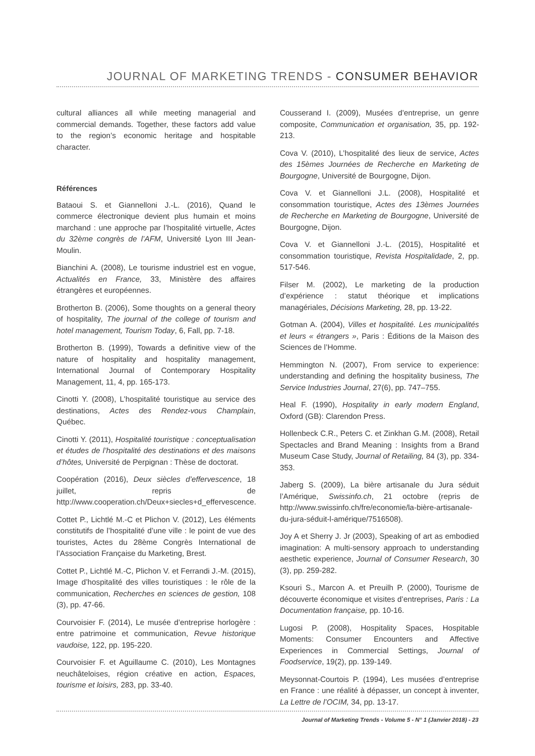JOURNAL OF MARKETING TRENDS - CONSUMER BEHAVIOR
cultural alliances all while meeting managerial and commercial demands. Together, these factors add value to the region’s economic heritage and hospitable character.
Références
Bataoui S. et Giannelloni J.-L. (2016), Quand le commerce électronique devient plus humain et moins marchand : une approche par l’hospitalité virtuelle, Actes du 32ème congrès de l’AFM, Université Lyon III Jean-Moulin.
Bianchini A. (2008), Le tourisme industriel est en vogue, Actualités en France, 33, Ministère des affaires étrangères et européennes.
Brotherton B. (2006), Some thoughts on a general theory of hospitality, The journal of the college of tourism and hotel management, Tourism Today, 6, Fall, pp. 7-18.
Brotherton B. (1999), Towards a definitive view of the nature of hospitality and hospitality management, International Journal of Contemporary Hospitality Management, 11, 4, pp. 165-173.
Cinotti Y. (2008), L’hospitalité touristique au service des destinations, Actes des Rendez-vous Champlain, Québec.
Cinotti Y. (2011), Hospitalité touristique : conceptualisation et études de l’hospitalité des destinations et des maisons d’hôtes, Université de Perpignan : Thèse de doctorat.
Coopération (2016), Deux siècles d’effervescence, 18 juillet, repris de http://www.cooperation.ch/Deux+siecles+d_effervescence.
Cottet P., Lichtlé M.-C et Plichon V. (2012), Les éléments constitutifs de l’hospitalité d’une ville : le point de vue des touristes, Actes du 28ème Congrès International de l’Association Française du Marketing, Brest.
Cottet P., Lichtlé M.-C, Plichon V. et Ferrandi J.-M. (2015), Image d’hospitalité des villes touristiques : le rôle de la communication, Recherches en sciences de gestion, 108 (3), pp. 47-66.
Courvoisier F. (2014), Le musée d’entreprise horlogère : entre patrimoine et communication, Revue historique vaudoise, 122, pp. 195-220.
Courvoisier F. et Aguillaume C. (2010), Les Montagnes neuchâteloises, région créative en action, Espaces, tourisme et loisirs, 283, pp. 33-40.
Cousserand I. (2009), Musées d’entreprise, un genre composite, Communication et organisation, 35, pp. 192-213.
Cova V. (2010), L’hospitalité des lieux de service, Actes des 15èmes Journées de Recherche en Marketing de Bourgogne, Université de Bourgogne, Dijon.
Cova V. et Giannelloni J.L. (2008), Hospitalité et consommation touristique, Actes des 13èmes Journées de Recherche en Marketing de Bourgogne, Université de Bourgogne, Dijon.
Cova V. et Giannelloni J.-L. (2015), Hospitalité et consommation touristique, Revista Hospitalidade, 2, pp. 517-546.
Filser M. (2002), Le marketing de la production d’expérience : statut théorique et implications managériales, Décisions Marketing, 28, pp. 13-22.
Gotman A. (2004), Villes et hospitalité. Les municipalités et leurs « étrangers », Paris : Éditions de la Maison des Sciences de l’Homme.
Hemmington N. (2007), From service to experience: understanding and defining the hospitality business, The Service Industries Journal, 27(6), pp. 747–755.
Heal F. (1990), Hospitality in early modern England, Oxford (GB): Clarendon Press.
Hollenbeck C.R., Peters C. et Zinkhan G.M. (2008), Retail Spectacles and Brand Meaning : Insights from a Brand Museum Case Study, Journal of Retailing, 84 (3), pp. 334-353.
Jaberg S. (2009), La bière artisanale du Jura séduit l’Amérique, Swissinfo.ch, 21 octobre (repris de http://www.swissinfo.ch/fre/economie/la-bière-artisanale-du-jura-séduit-l-amérique/7516508).
Joy A et Sherry J. Jr (2003), Speaking of art as embodied imagination: A multi-sensory approach to understanding aesthetic experience, Journal of Consumer Research, 30 (3), pp. 259-282.
Ksouri S., Marcon A. et Preuilh P. (2000), Tourisme de découverte économique et visites d’entreprises, Paris : La Documentation française, pp. 10-16.
Lugosi P. (2008), Hospitality Spaces, Hospitable Moments: Consumer Encounters and Affective Experiences in Commercial Settings, Journal of Foodservice, 19(2), pp. 139-149.
Meysonnat-Courtois P. (1994), Les musées d’entreprise en France : une réalité à dépasser, un concept à inventer, La Lettre de l’OCIM, 34, pp. 13-17.
Journal of Marketing Trends - Volume 5 - N° 1 (Janvier 2018) - 23